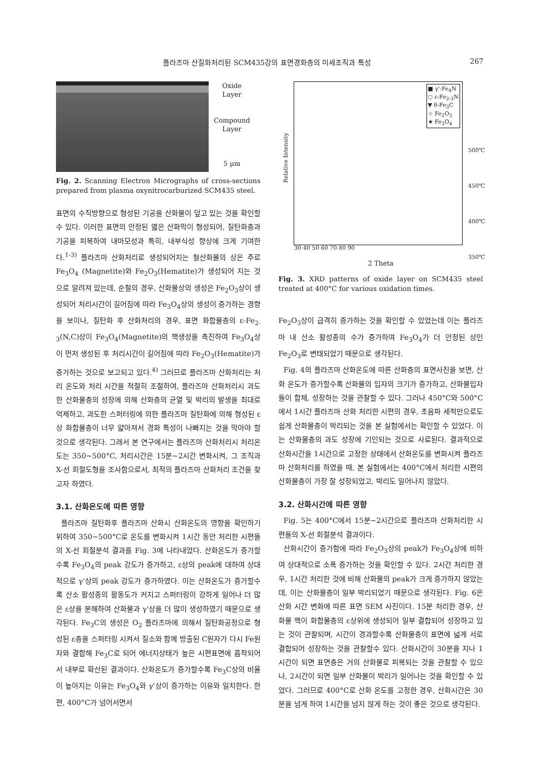플라즈마 산질화처리된 SCM435강의 표면경화층의 미세조직과 특성 267
Oxide
Layer
Compound
Layer
5 μm
Fig. 2. Scanning Electron Micrographs of cross-sections prepared from plasma oxynitrocarburized SCM435 steel.
표면의 수직방향으로 형성된 기공을 산화물이 덮고 있는 것을 확인할 수 있다. 이러한 표면의 안정된 엷은 산화막이 형성되어, 질탄화층과 기공을 피복하여 내마모성과 특히, 내부식성 향상에 크게 기여한다.<sup>1-3)</sup> 플라즈마 산화처리로 생성되어지는 철산화물의 상은 주로 Fe<sub>3</sub>O<sub>4</sub> (Magnetite)와 Fe<sub>2</sub>O<sub>3</sub>(Hematite)가 생성되어 지는 것으로 알려져 있는데, 순철의 경우, 산화물상의 생성은 Fe<sub>2</sub>O<sub>3</sub>상이 생성되어 처리시간이 길어짐에 따라 Fe<sub>3</sub>O<sub>4</sub>상의 생성이 증가하는 경향을 보이나, 질탄화 후 산화처리의 경우, 표면 화합물층의 ε-Fe<sub>2-3</sub>(N,C)상이 Fe<sub>3</sub>O<sub>4</sub>(Magnetite)의 핵생성을 촉진하여 Fe<sub>3</sub>O<sub>4</sub>상이 먼저 생성된 후 처리시간이 길어짐에 따라 Fe<sub>2</sub>O<sub>3</sub>(Hematite)가 증가하는 것으로 보고되고 있다.<sup>4)</sup> 그러므로 플라즈마 산화처리는 처리 온도와 처리 시간을 적절히 조절하여, 플라즈마 산화처리시 과도한 산화물층의 성장에 의해 산화층의 균열 및 박리의 발생을 최대로 억제하고, 과도한 스퍼터링에 의한 플라즈마 질탄화에 의해 형성된 ε상 화합물층이 너무 얇아져서 경화 특성이 나빠지는 것을 막아야 할 것으로 생각된다. 그래서 본 연구에서는 플라즈마 산화처리시 처리온도는 350~500°C, 처리시간은 15분~2시간 변화시켜, 그 조직과 X-선 회절도형을 조사함으로서, 최적의 플라즈마 산화처리 조건을 찾고자 하였다.
3.1. 산화온도에 따른 영향
플라즈마 질탄화후 플라즈마 산화시 산화온도의 영향을 확인하기 위하여 350~500°C로 온도를 변화시켜 1시간 동안 처리한 시편들의 X-선 회절분석 결과를 Fig. 3에 나타내었다. 산화온도가 증가할수록 Fe<sub>3</sub>O<sub>4</sub>의 peak 강도가 증가하고, ε상의 peak에 대하여 상대적으로 γ'상의 peak 강도가 증가하였다. 이는 산화온도가 증가할수록 산소 활성종의 활동도가 커지고 스퍼터링이 강하게 일어나 더 많은 ε상을 분해하여 산화물과 γ'상을 더 많이 생성하였기 때문으로 생각된다. Fe<sub>3</sub>C의 생성은 O<sub>2</sub> 플라즈마에 의해서 질탄화공정으로 형성된 ε층을 스퍼터링 시켜서 질소와 함께 방출된 C원자가 다시 Fe원자와 결합해 Fe<sub>3</sub>C로 되어 에너지상태가 높은 시편표면에 흡착되어서 내부로 확산된 결과이다. 산화온도가 증가할수록 Fe<sub>3</sub>C상의 비율이 높아지는 이유는 Fe<sub>3</sub>O<sub>4</sub>와 γ'상이 증가하는 이유와 일치한다. 한편, 400°C가 넘어서면서
■ γ'-Fe<sub>4</sub>N
○ ε-Fe<sub>2-3</sub>N
▼ θ-Fe<sub>3</sub>C
☆ Fe<sub>2</sub>O<sub>3</sub>
★ Fe<sub>3</sub>O<sub>4</sub>
500℃
450℃
400℃
350℃
Relative Intensity
30 40 50 60 70 80 90
2 Theta
Fig. 3. XRD patterns of oxide layer on SCM435 steel treated at 400°C for various oxidation times.
Fe<sub>2</sub>O<sub>3</sub>상이 급격히 증가하는 것을 확인할 수 있었는데 이는 플라즈마 내 산소 활성종의 수가 증가하여 Fe<sub>3</sub>O<sub>4</sub>가 더 안정된 상인 Fe<sub>2</sub>O<sub>3</sub>로 변태되었기 때문으로 생각된다.
Fig. 4의 플라즈마 산화온도에 따른 산화층의 표면사진을 보면, 산화 온도가 증가할수록 산화물의 입자의 크기가 증가하고, 산화물입자들이 합체, 성장하는 것을 관찰할 수 있다. 그러나 450°C와 500°C에서 1시간 플라즈마 산화 처리한 시편의 경우, 초음파 세척만으로도 쉽게 산화물층이 박리되는 것을 본 실험에서는 확인할 수 있었다. 이는 산화물층의 과도 성장에 기인되는 것으로 사료된다. 결과적으로 산화시간을 1시간으로 고정한 상태에서 산화온도를 변화시켜 플라즈마 산화처리를 하였을 때, 본 실험에서는 400°C에서 처리한 시편의 산화물층이 가장 잘 성장되었고, 박리도 일어나지 않았다.
3.2. 산화시간에 따른 영향
Fig. 5는 400°C에서 15분~2시간으로 플라즈마 산화처리한 시편들의 X-선 회절분석 결과이다.
산화시간이 증가함에 따라 Fe<sub>2</sub>O<sub>3</sub>상의 peak가 Fe<sub>3</sub>O<sub>4</sub>상에 비하여 상대적으로 소폭 증가하는 것을 확인할 수 있다. 2시간 처리한 경우, 1시간 처리한 것에 비해 산화물의 peak가 크게 증가하지 않았는데, 이는 산화물층이 일부 박리되었기 때문으로 생각된다. Fig. 6은 산화 시간 변화에 따른 표면 SEM 사진이다. 15분 처리한 경우, 산화물 핵이 화합물층의 ε상위에 생성되어 일부 결합되어 성장하고 있는 것이 관찰되며, 시간이 경과할수록 산화물층이 표면에 넓게 서로 결합되어 성장하는 것을 관찰할수 있다. 산화시간이 30분을 지나 1시간이 되면 표면층은 거의 산화물로 피복되는 것을 관찰할 수 있으나, 2시간이 되면 일부 산화물이 박리가 일어나는 것을 확인할 수 있었다. 그러므로 400°C로 산화 온도를 고정한 경우, 산화시간은 30분을 넘게 하여 1시간을 넘지 않게 하는 것이 좋은 것으로 생각된다.